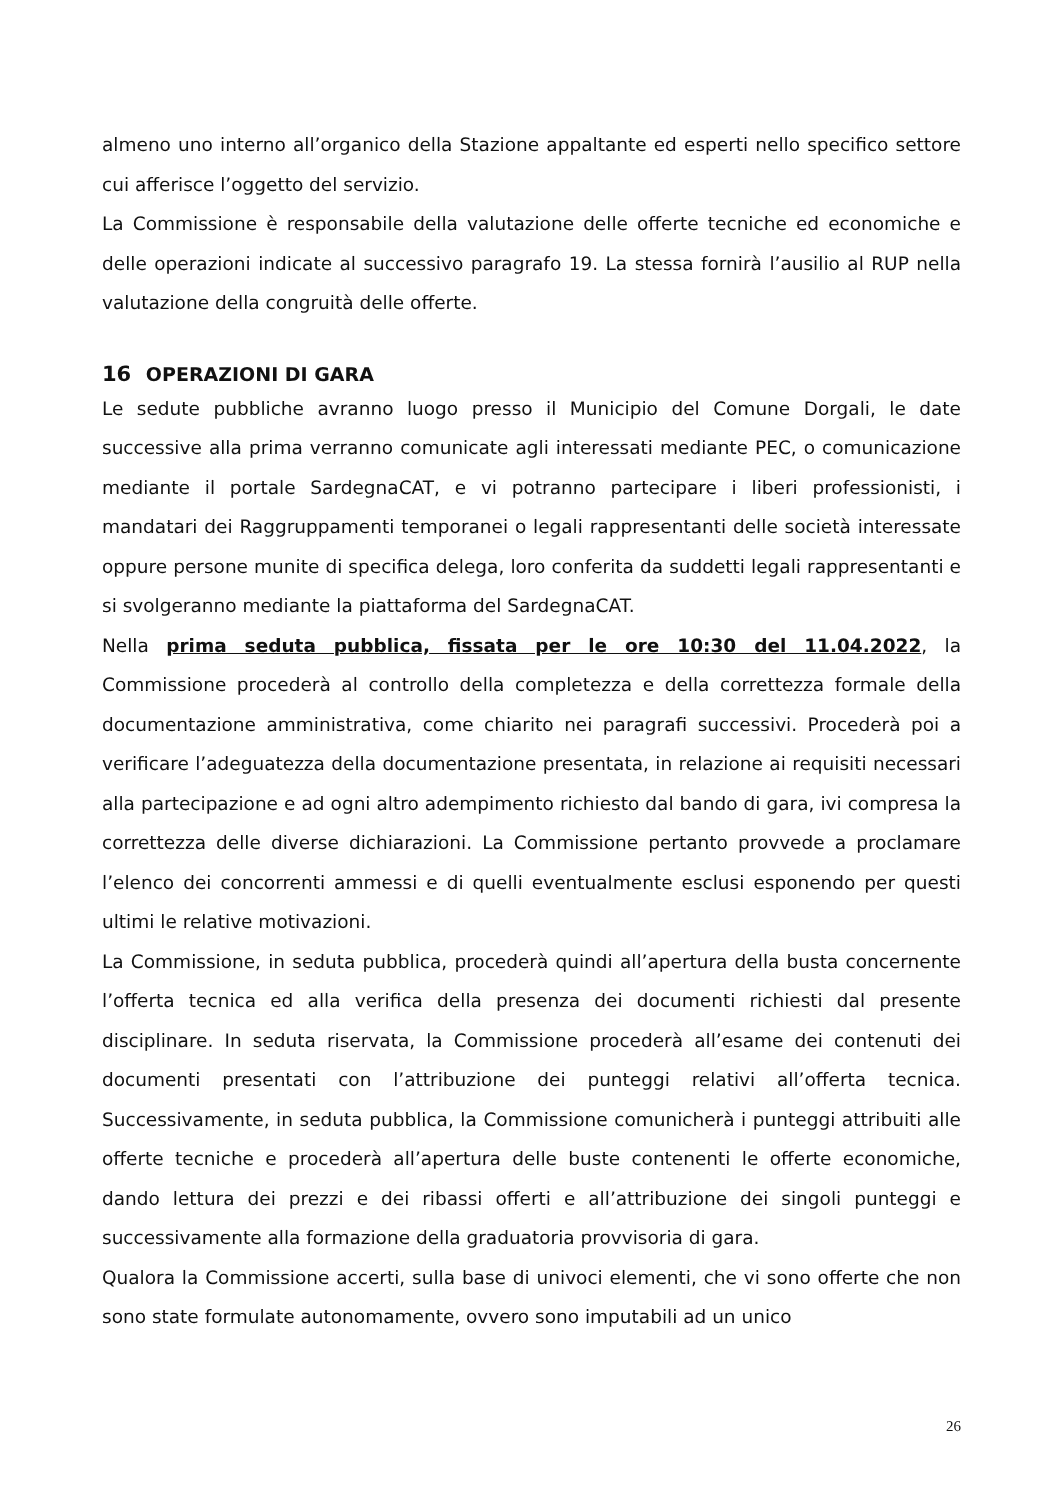almeno uno interno all’organico della Stazione appaltante ed esperti nello specifico settore cui afferisce l’oggetto del servizio.
La Commissione è responsabile della valutazione delle offerte tecniche ed economiche e delle operazioni indicate al successivo paragrafo 19. La stessa fornirà l’ausilio al RUP nella valutazione della congruità delle offerte.
16 OPERAZIONI DI GARA
Le sedute pubbliche avranno luogo presso il Municipio del Comune Dorgali, le date successive alla prima verranno comunicate agli interessati mediante PEC, o comunicazione mediante il portale SardegnaCAT, e vi potranno partecipare i liberi professionisti, i mandatari dei Raggruppamenti temporanei o legali rappresentanti delle società interessate oppure persone munite di specifica delega, loro conferita da suddetti legali rappresentanti e si svolgeranno mediante la piattaforma del SardegnaCAT.
Nella prima seduta pubblica, fissata per le ore 10:30 del 11.04.2022, la Commissione procederà al controllo della completezza e della correttezza formale della documentazione amministrativa, come chiarito nei paragrafi successivi. Procederà poi a verificare l’adeguatezza della documentazione presentata, in relazione ai requisiti necessari alla partecipazione e ad ogni altro adempimento richiesto dal bando di gara, ivi compresa la correttezza delle diverse dichiarazioni. La Commissione pertanto provvede a proclamare l’elenco dei concorrenti ammessi e di quelli eventualmente esclusi esponendo per questi ultimi le relative motivazioni.
La Commissione, in seduta pubblica, procederà quindi all’apertura della busta concernente l’offerta tecnica ed alla verifica della presenza dei documenti richiesti dal presente disciplinare. In seduta riservata, la Commissione procederà all’esame dei contenuti dei documenti presentati con l’attribuzione dei punteggi relativi all’offerta tecnica. Successivamente, in seduta pubblica, la Commissione comunicherà i punteggi attribuiti alle offerte tecniche e procederà all’apertura delle buste contenenti le offerte economiche, dando lettura dei prezzi e dei ribassi offerti e all’attribuzione dei singoli punteggi e successivamente alla formazione della graduatoria provvisoria di gara.
Qualora la Commissione accerti, sulla base di univoci elementi, che vi sono offerte che non sono state formulate autonomamente, ovvero sono imputabili ad un unico
26